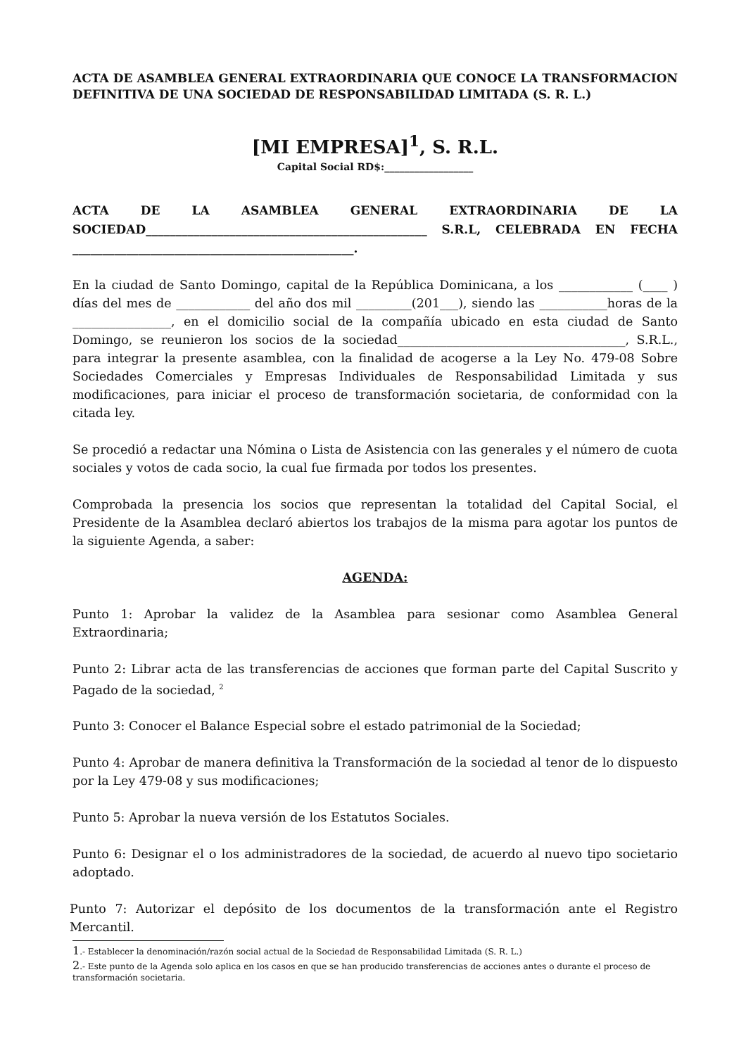ACTA DE ASAMBLEA GENERAL EXTRAORDINARIA QUE CONOCE LA TRANSFORMACION DEFINITIVA DE UNA SOCIEDAD DE RESPONSABILIDAD LIMITADA (S. R. L.)
[MI EMPRESA]<sup>1</sup>, S. R.L.
Capital Social RD$:__________________
ACTA DE LA ASAMBLEA GENERAL EXTRAORDINARIA DE LA SOCIEDAD_______________________________________________ S.R.L, CELEBRADA EN FECHA
_______________________________________________.
En la ciudad de Santo Domingo, capital de la República Dominicana, a los ____________ (____ ) días del mes de ____________ del año dos mil _________(201___), siendo las ___________horas de la ________________, en el domicilio social de la compañía ubicado en esta ciudad de Santo Domingo, se reunieron los socios de la sociedad_____________________________________, S.R.L., para integrar la presente asamblea, con la finalidad de acogerse a la Ley No. 479-08 Sobre Sociedades Comerciales y Empresas Individuales de Responsabilidad Limitada y sus modificaciones, para iniciar el proceso de transformación societaria, de conformidad con la citada ley.
Se procedió a redactar una Nómina o Lista de Asistencia con las generales y el número de cuota sociales y votos de cada socio, la cual fue firmada por todos los presentes.
Comprobada la presencia los socios que representan la totalidad del Capital Social, el Presidente de la Asamblea declaró abiertos los trabajos de la misma para agotar los puntos de la siguiente Agenda, a saber:
AGENDA:
Punto 1: Aprobar la validez de la Asamblea para sesionar como Asamblea General Extraordinaria;
Punto 2: Librar acta de las transferencias de acciones que forman parte del Capital Suscrito y Pagado de la sociedad, <sup>2</sup>
Punto 3: Conocer el Balance Especial sobre el estado patrimonial de la Sociedad;
Punto 4: Aprobar de manera definitiva la Transformación de la sociedad al tenor de lo dispuesto por la Ley 479-08 y sus modificaciones;
Punto 5: Aprobar la nueva versión de los Estatutos Sociales.
Punto 6: Designar el o los administradores de la sociedad, de acuerdo al nuevo tipo societario adoptado.
Punto 7: Autorizar el depósito de los documentos de la transformación ante el Registro Mercantil.
1.- Establecer la denominación/razón social actual de la Sociedad de Responsabilidad Limitada (S. R. L.)
2.- Este punto de la Agenda solo aplica en los casos en que se han producido transferencias de acciones antes o durante el proceso de transformación societaria.